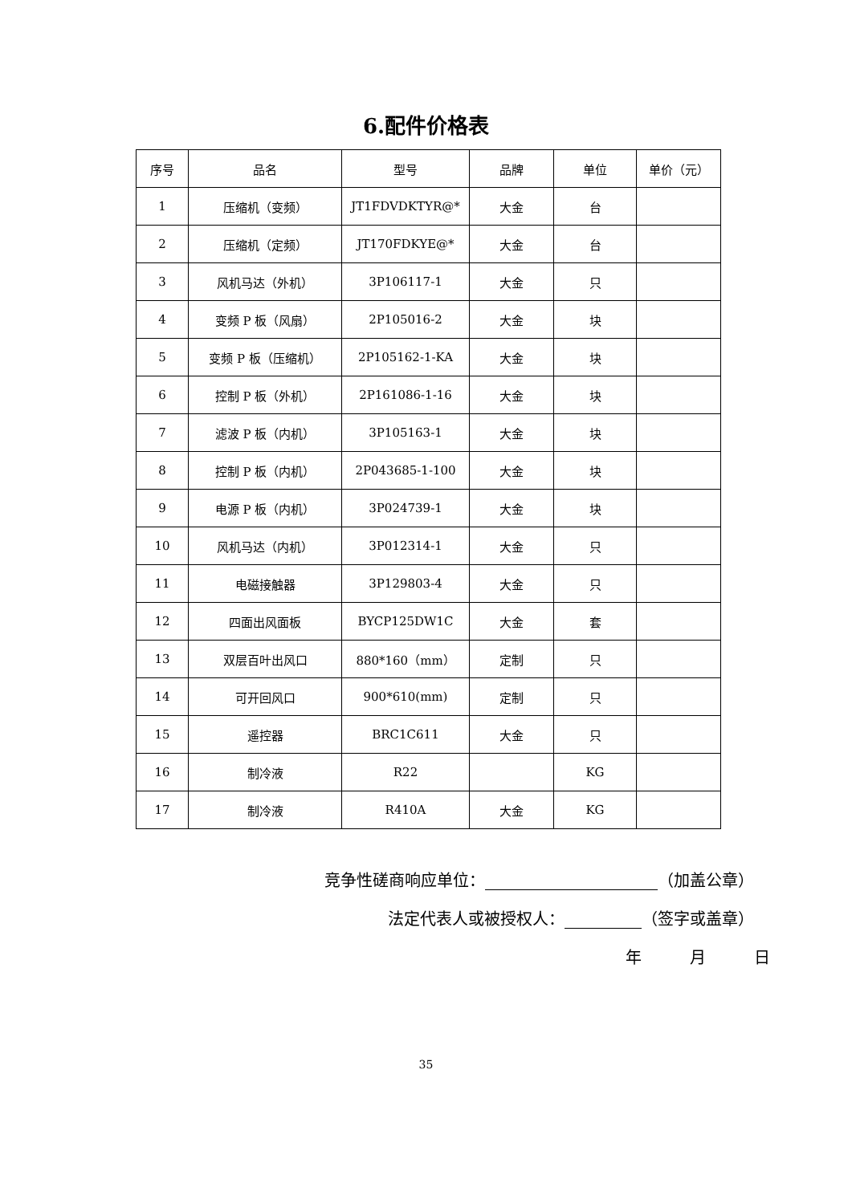6.配件价格表
| 序号 | 品名 | 型号 | 品牌 | 单位 | 单价（元） |
| --- | --- | --- | --- | --- | --- |
| 1 | 压缩机（变频） | JT1FDVDKTYR@* | 大金 | 台 | |
| 2 | 压缩机（定频） | JT170FDKYE@* | 大金 | 台 | |
| 3 | 风机马达（外机） | 3P106117-1 | 大金 | 只 | |
| 4 | 变频 P 板（风扇） | 2P105016-2 | 大金 | 块 | |
| 5 | 变频 P 板（压缩机） | 2P105162-1-KA | 大金 | 块 | |
| 6 | 控制 P 板（外机） | 2P161086-1-16 | 大金 | 块 | |
| 7 | 滤波 P 板（内机） | 3P105163-1 | 大金 | 块 | |
| 8 | 控制 P 板（内机） | 2P043685-1-100 | 大金 | 块 | |
| 9 | 电源 P 板（内机） | 3P024739-1 | 大金 | 块 | |
| 10 | 风机马达（内机） | 3P012314-1 | 大金 | 只 | |
| 11 | 电磁接触器 | 3P129803-4 | 大金 | 只 | |
| 12 | 四面出风面板 | BYCP125DW1C | 大金 | 套 | |
| 13 | 双层百叶出风口 | 880*160（mm） | 定制 | 只 | |
| 14 | 可开回风口 | 900*610(mm) | 定制 | 只 | |
| 15 | 遥控器 | BRC1C611 | 大金 | 只 | |
| 16 | 制冷液 | R22 | | KG | |
| 17 | 制冷液 | R410A | 大金 | KG | |
竞争性磋商响应单位： （加盖公章）
法定代表人或被授权人： （签字或盖章）
年　　　月　　　日
35